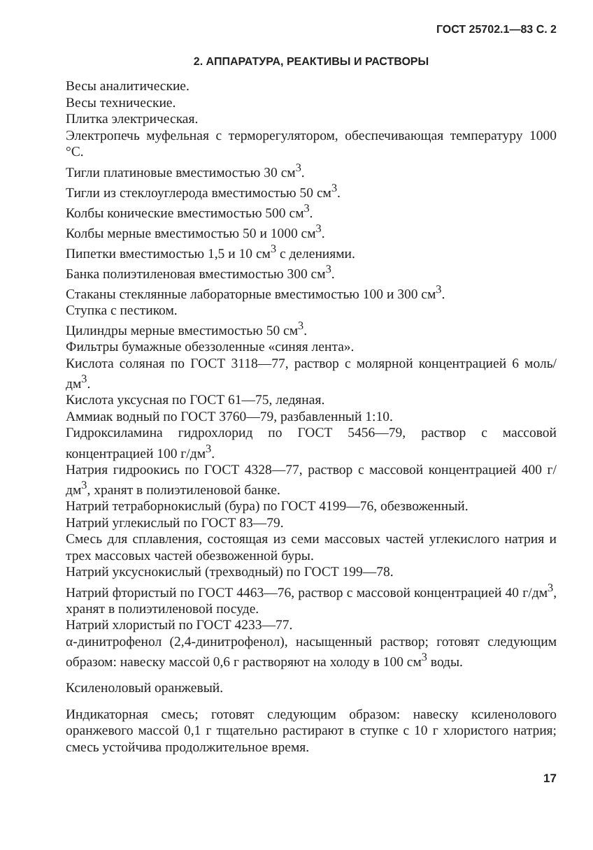ГОСТ 25702.1—83 С. 2
2. АППАРАТУРА, РЕАКТИВЫ И РАСТВОРЫ
Весы аналитические.
Весы технические.
Плитка электрическая.
Электропечь муфельная с терморегулятором, обеспечивающая температуру 1000 °С.
Тигли платиновые вместимостью 30 см<sup>3</sup>.
Тигли из стеклоуглерода вместимостью 50 см<sup>3</sup>.
Колбы конические вместимостью 500 см<sup>3</sup>.
Колбы мерные вместимостью 50 и 1000 см<sup>3</sup>.
Пипетки вместимостью 1,5 и 10 см<sup>3</sup> с делениями.
Банка полиэтиленовая вместимостью 300 см<sup>3</sup>.
Стаканы стеклянные лабораторные вместимостью 100 и 300 см<sup>3</sup>.
Ступка с пестиком.
Цилиндры мерные вместимостью 50 см<sup>3</sup>.
Фильтры бумажные обеззоленные «синяя лента».
Кислота соляная по ГОСТ 3118—77, раствор с молярной концентрацией 6 моль/дм<sup>3</sup>.
Кислота уксусная по ГОСТ 61—75, ледяная.
Аммиак водный по ГОСТ 3760—79, разбавленный 1:10.
Гидроксиламина гидрохлорид по ГОСТ 5456—79, раствор с массовой концентрацией 100 г/дм<sup>3</sup>.
Натрия гидроокись по ГОСТ 4328—77, раствор с массовой концентрацией 400 г/дм<sup>3</sup>, хранят в полиэтиленовой банке.
Натрий тетраборнокислый (бура) по ГОСТ 4199—76, обезвоженный.
Натрий углекислый по ГОСТ 83—79.
Смесь для сплавления, состоящая из семи массовых частей углекислого натрия и трех массовых частей обезвоженной буры.
Натрий уксуснокислый (трехводный) по ГОСТ 199—78.
Натрий фтористый по ГОСТ 4463—76, раствор с массовой концентрацией 40 г/дм<sup>3</sup>, хранят в полиэтиленовой посуде.
Натрий хлористый по ГОСТ 4233—77.
α-динитрофенол (2,4-динитрофенол), насыщенный раствор; готовят следующим образом: навеску массой 0,6 г растворяют на холоду в 100 см<sup>3</sup> воды.
Ксиленоловый оранжевый.
Индикаторная смесь; готовят следующим образом: навеску ксиленолового оранжевого массой 0,1 г тщательно растирают в ступке с 10 г хлористого натрия; смесь устойчива продолжительное время.
17